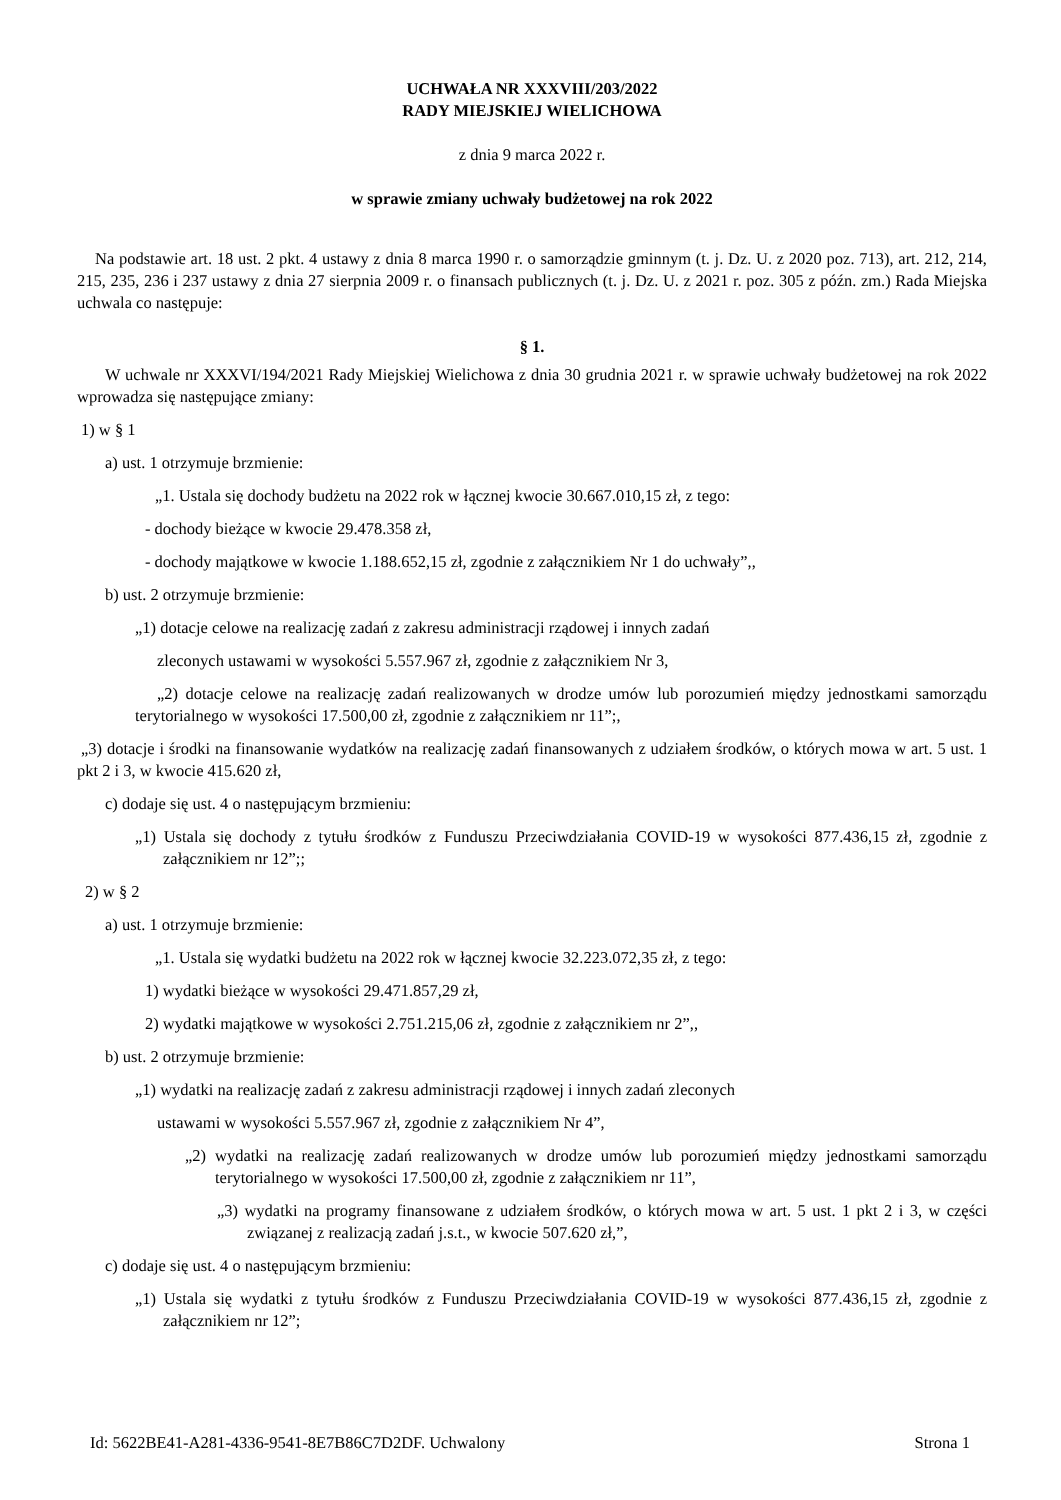UCHWAŁA NR XXXVIII/203/2022
RADY MIEJSKIEJ WIELICHOWA
z dnia 9 marca 2022 r.
w sprawie zmiany uchwały budżetowej na rok 2022
Na podstawie art. 18 ust. 2 pkt. 4 ustawy z dnia 8 marca 1990 r. o samorządzie gminnym (t. j. Dz. U. z 2020 poz. 713), art. 212, 214, 215, 235, 236 i 237 ustawy z dnia 27 sierpnia 2009 r. o finansach publicznych (t. j. Dz. U. z 2021 r. poz. 305 z późn. zm.) Rada Miejska uchwala co następuje:
§ 1.
W uchwale nr XXXVI/194/2021 Rady Miejskiej Wielichowa z dnia 30 grudnia 2021 r. w sprawie uchwały budżetowej na rok 2022 wprowadza się następujące zmiany:
1) w § 1
a) ust. 1 otrzymuje brzmienie:
„1. Ustala się dochody budżetu na 2022 rok w łącznej kwocie 30.667.010,15 zł, z tego:
- dochody bieżące w kwocie 29.478.358 zł,
- dochody majątkowe w kwocie 1.188.652,15 zł, zgodnie z załącznikiem Nr 1 do uchwały”,,
b) ust. 2 otrzymuje brzmienie:
„1) dotacje celowe na realizację zadań z zakresu administracji rządowej i innych zadań
zleconych ustawami w wysokości 5.557.967 zł, zgodnie z załącznikiem Nr 3,
„2) dotacje celowe na realizację zadań realizowanych w drodze umów lub porozumień między jednostkami samorządu terytorialnego w wysokości 17.500,00 zł, zgodnie z załącznikiem nr 11”;,
„3) dotacje i środki na finansowanie wydatków na realizację zadań finansowanych z udziałem środków, o których mowa w art. 5 ust. 1 pkt 2 i 3, w kwocie 415.620 zł,
c) dodaje się ust. 4 o następującym brzmieniu:
„1) Ustala się dochody z tytułu środków z Funduszu Przeciwdziałania COVID-19 w wysokości 877.436,15 zł, zgodnie z załącznikiem nr 12”;;
2) w § 2
a) ust. 1 otrzymuje brzmienie:
„1. Ustala się wydatki budżetu na 2022 rok w łącznej kwocie 32.223.072,35 zł, z tego:
1) wydatki bieżące w wysokości 29.471.857,29 zł,
2) wydatki majątkowe w wysokości 2.751.215,06 zł, zgodnie z załącznikiem nr 2”,,
b) ust. 2 otrzymuje brzmienie:
„1) wydatki na realizację zadań z zakresu administracji rządowej i innych zadań zleconych
ustawami w wysokości 5.557.967 zł, zgodnie z załącznikiem Nr 4”,
„2) wydatki na realizację zadań realizowanych w drodze umów lub porozumień między jednostkami samorządu terytorialnego w wysokości 17.500,00 zł, zgodnie z załącznikiem nr 11”,
„3) wydatki na programy finansowane z udziałem środków, o których mowa w art. 5 ust. 1 pkt 2 i 3, w części związanej z realizacją zadań j.s.t., w kwocie 507.620 zł,”,
c) dodaje się ust. 4 o następującym brzmieniu:
„1) Ustala się wydatki z tytułu środków z Funduszu Przeciwdziałania COVID-19 w wysokości 877.436,15 zł, zgodnie z załącznikiem nr 12”;
Id: 5622BE41-A281-4336-9541-8E7B86C7D2DF. Uchwalony Strona 1